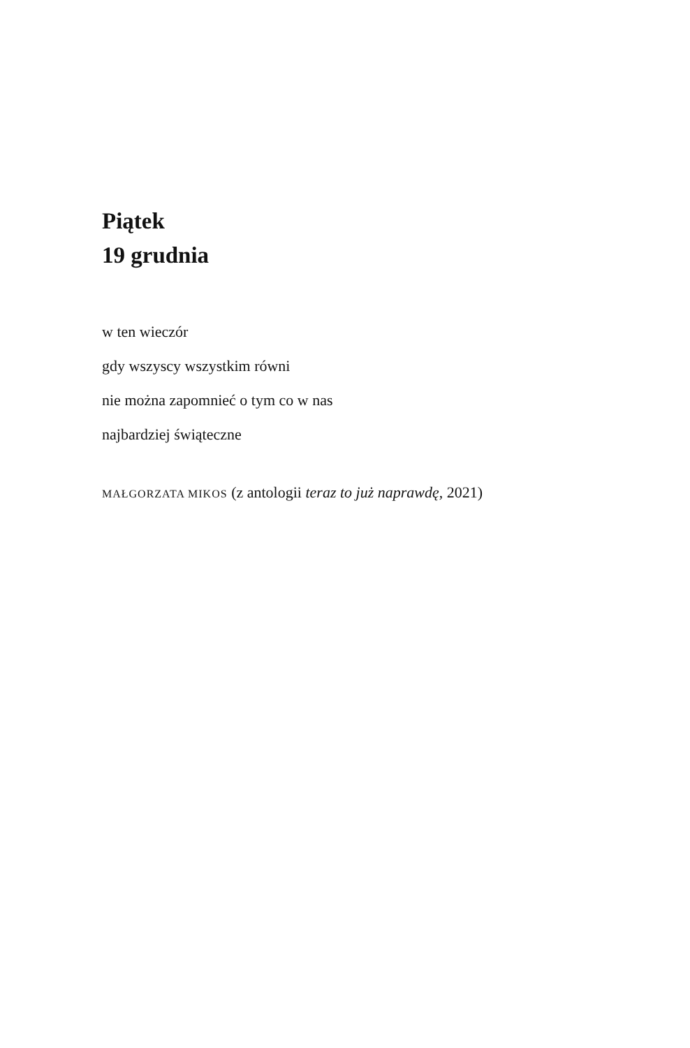Piątek
19 grudnia
w ten wieczór
gdy wszyscy wszystkim równi
nie można zapomnieć o tym co w nas
najbardziej świąteczne
MAŁGORZATA MIKOS (z antologii teraz to już naprawdę, 2021)